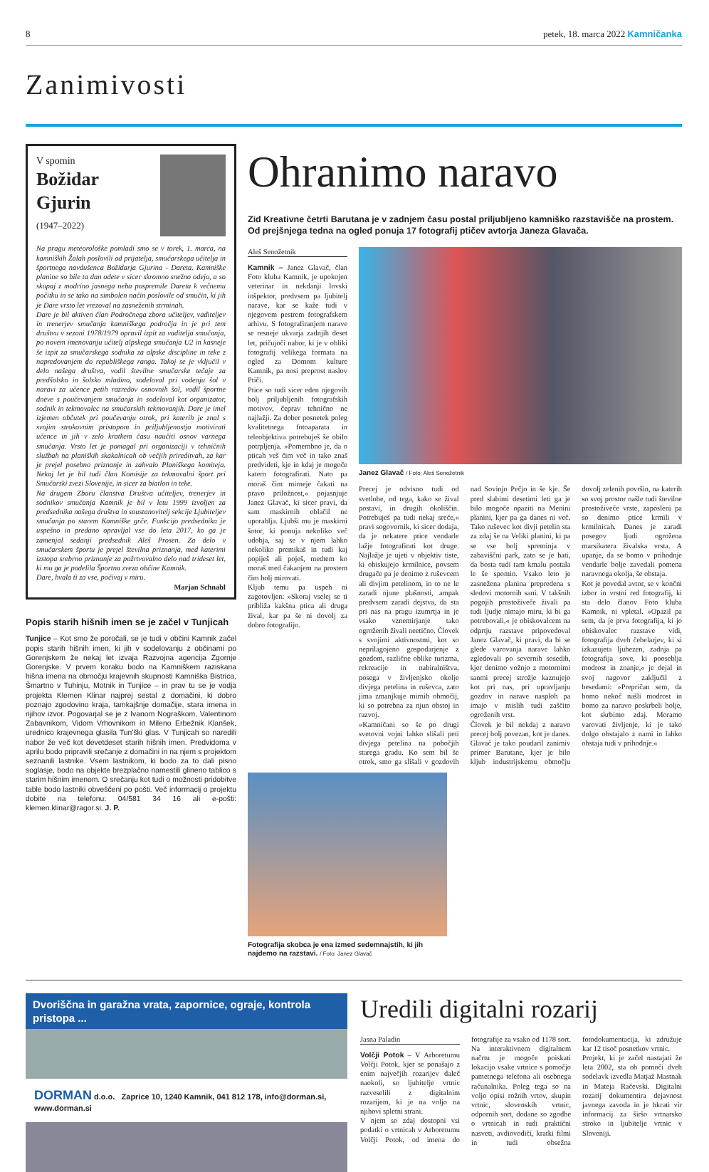8 petek, 18. marca 2022 Kamničanka
Zanimivosti
V spomin
Božidar
Gjurin
(1947–2022)
Na pragu meteorološke pomladi smo se v torek, 1. marca, na kamniških Žalah poslovili od prijatelja, smučarskega učitelja in športnega navdušenca Božidarja Gjurina - Dareta. Kamniške planine so bile ta dan odete v sicer skromno snežno odejo, a so skupaj z modrino jasnega neba pospremile Dareta k večnemu počitku in se tako na simbolen način poslovile od smučin, ki jih je Dare vrsto let vrezoval na zasneženih strminah.
Dare je bil aktiven član Področnega zbora učiteljev, vaditeljev in trenerjev smučanja kamniškega področja in je pri tem društvu v sezoni 1978/1979 opravil izpit za vaditelja smučanja, po novem imenovanju učitelj alpskega smučanja U2 in kasneje še izpit za smučarskega sodnika za alpske discipline in teke z napredovanjem do republiškega ranga. Takoj se je vključil v delo našega društva, vodil številne smučarske tečaje za predšolsko in šolsko mladino, sodeloval pri vodenju šol v naravi za učence petih razredov osnovnih šol, vodil športne dneve s poučevanjem smučanja in sodeloval kot organizator, sodnik in tekmovalec na smučarskih tekmovanjih. Dare je imel izjemen občutek pri poučevanju otrok, pri katerih je znal s svojim strokovnim pristopom in priljubljenostjo motivirati učence in jih v zelo kratkem času naučiti osnov varnega smučanja. Vrsto let je pomagal pri organizaciji v tehničnih službah na planiških skakalnicah ob večjih prireditvah, za kar je prejel posebno priznanje in zahvalo Planiškega komiteja. Nekaj let je bil tudi član Komisije za tekmovalni šport pri Smučarski zvezi Slovenije, in sicer za biatlon in teke.
Na drugem Zboru članstva Društva učiteljev, trenerjev in sodnikov smučanja Kamnik je bil v letu 1999 izvoljen za predsednika našega društva in soustanovitelj sekcije Ljubiteljev smučanja po starem Kamniške grče. Funkcijo predsednika je uspešno in predano opravljal vse do leta 2017, ko ga je zamenjal sedanji predsednik Aleš Prosen. Za delo v smučarskem športu je prejel številna priznanja, med katerimi izstopa srebrno priznanje za požrtvovalno delo nad trideset let, ki mu ga je podelila Športna zveza občine Kamnik.
Dare, hvala ti za vse, počivaj v miru.
Marjan Schnabl
Popis starih hišnih imen se je začel v Tunjicah
Tunjice – Kot smo že poročali, se je tudi v občini Kamnik začel popis starih hišnih imen, ki jih v sodelovanju z občinami po Gorenjskem že nekaj let izvaja Razvojna agencija Zgornje Gorenjske. V prvem koraku bodo na Kamniškem raziskana hišna imena na območju krajevnih skupnosti Kamniška Bistrica, Šmartno v Tuhinju, Motnik in Tunjice – in prav tu se je vodja projekta Klemen Klinar najprej sestal z domačini, ki dobro poznajo zgodovino kraja, tamkajšnje domačije, stara imena in njihov izvor. Pogovarjal se je z Ivanom Nograškom, Valentinom Zabavnikom, Vidom Vrhovnikom in Mileno Erbežnik Klanšek, urednico krajevnega glasila Tun'ški glas. V Tunjicah so naredili nabor že več kot devetdeset starih hišnih imen. Predvidoma v aprilu bodo pripravili srečanje z domačini in na njem s projektom seznanili lastnike. Vsem lastnikom, ki bodo za to dali pisno soglasje, bodo na objekte brezplačno namestili glineno tablico s starim hišnim imenom. O srečanju kot tudi o možnosti pridobitve table bodo lastniki obveščeni po pošti. Več informacij o projektu dobite na telefonu: 04/581 34 16 ali e-pošti: klemen.klinar@ragor.si. J. P.
Ohranimo naravo
Zid Kreativne četrti Barutana je v zadnjem času postal priljubljeno kamniško razstavišče na prostem. Od prejšnjega tedna na ogled ponuja 17 fotografij ptičev avtorja Janeza Glavača.
Aleš Senožetnik
Kamnik – Janez Glavač, član Foto kluba Kamnik, je upokojen veterinar in nekdanji lovski inšpektor, predvsem pa ljubitelj narave, kar se kaže tudi v njegovem pestrem fotografskem arhivu. S fotografiranjem narave se resneje ukvarja zadnjih deset let, pričujoči nabor, ki je v obliki fotografij velikega formata na ogled za Domom kulture Kamnik, pa nosi preprost naslov Ptiči.
Ptice so tudi sicer eden njegovih bolj priljubljenih fotografskih motivov, čeprav tehnično ne najlažji. Za dober posnetek poleg kvalitetnega fotoaparata in teleobjektiva potrebuješ še obilo potrpljenja. »Pomembno je, da o pticah veš čim več in tako znaš predvideti, kje in kdaj je mogoče katero fotografirati. Nato pa moraš čim mirneje čakati na pravo priložnost,« pojasnjuje Janez Glavač, ki sicer pravi, da sam maskirnih oblačil ne uporablja. Ljubši mu je maskirni šotor, ki ponuja nekoliko več udobja, saj se v njem lahko nekoliko premikaš in tudi kaj popiješ ali poješ, medtem ko moraš med čakanjem na prostem čim bolj mirovati.
Kljub temu pa uspeh ni zagotovljen: »Skoraj vselej se ti približa kakšna ptica ali druga žival, kar pa še ni dovolj za dobro fotografijo.
Janez Glavač / Foto: Aleš Senožetnik
Precej je odvisno tudi od svetlobe, od tega, kako se žival postavi, in drugih okoliščin. Potrebuješ pa tudi nekaj sreče,« pravi sogovornik, ki sicer dodaja, da je nekatere ptice vendarle lažje fotografirati kot druge. Najlažje je ujeti v objektiv tiste, ki obiskujejo krmilnice, povsem drugače pa je denimo z ruševcem ali divjim petelinom, in to ne le zaradi njune plašnosti, ampak predvsem zaradi dejstva, da sta pri nas na pragu izumrtja in je vsako vznemirjanje tako ogroženih živali neetično. Človek s svojimi aktivnostmi, kot so neprilagojeno gospodarjenje z gozdom, različne oblike turizma, rekreacije in nabiralništva, posega v življenjsko okolje divjega petelina in ruševca, zato jima zmanjkuje mirnih območij, ki so potrebna za njun obstoj in razvoj.
»Kamničani so še po drugi svetovni vojni lahko slišali peti divjega petelina na pobočjih starega gradu. Ko sem bil še otrok, smo ga slišali v gozdovih nad Sovinjo Pečjo in še kje. Še pred slabimi desetimi leti ga je bilo mogoče opaziti na Menini planini, kjer pa ga danes ni več. Tako ruševec kot divji petelin sta za zdaj še na Veliki planini, ki pa se vse bolj spreminja v zabaviščni park, zato se je bati, da bosta tudi tam kmalu postala le še spomin. Vsako leto je zasnežena planina prepredena s sledovi motornih sani. V takšnih pogojih prostoživeče živali pa tudi ljudje nimajo miru, ki bi ga potrebovali,« je obiskovalcem na odprtju razstave pripovedoval Janez Glavač, ki pravi, da bi se glede varovanja narave lahko zgledovali po severnih sosedih, kjer denimo vožnjo z motornimi sanmi precej strožje kaznujejo kot pri nas, pri upravljanju gozdov in narave nasploh pa imajo v mislih tudi zaščito ogroženih vrst.
Človek je bil nekdaj z naravo precej bolj povezan, kot je danes. Glavač je tako poudaril zanimiv primer Barutane, kjer je bilo kljub industrijskemu območju dovolj zelenih površin, na katerih so svoj prostor našle tudi številne prostoživeče vrste, zaposleni pa so denimo ptice krmili v krmilnicah. Danes je zaradi posegov ljudi ogrožena marsikatera živalska vrsta. A upanje, da se bomo v prihodnje vendarle bolje zavedali pomena naravnega okolja, še obstaja.
Kot je povedal avtor, se v končni izbor in vrstni red fotografij, ki sta delo članov Foto kluba Kamnik, ni vpletal. »Opazil pa sem, da je prva fotografija, ki jo obiskovalec razstave vidi, fotografija dveh čebelarjev, ki si izkazujeta ljubezen, zadnja pa fotografija sove, ki pooseblja modrost in znanje,« je dejal in svoj nagovor zaključil z besedami: »Prepričan sem, da bomo nekoč našli modrost in bomo za naravo poskrbeli bolje, kot skrbimo zdaj. Moramo varovati življenje, ki je tako dolgo obstajalo z nami in lahko obstaja tudi v prihodnje.«
Fotografija skobca je ena izmed sedemnajstih, ki jih najdemo na razstavi. / Foto: Janez Glavač
Dvoriščna in garažna vrata, zapornice, ograje, kontrola pristopa ...
DORMAN d.o.o. Zaprice 10, 1240 Kamnik, 041 812 178, info@dorman.si, www.dorman.si
Uredili digitalni rozarij
Jasna Paladin
Volčji Potok – V Arboretumu Volčji Potok, kjer se ponašajo z enim največjih rozarijev daleč naokoli, so ljubitelje vrtnic razveselili z digitalnim rozarijem, ki je na voljo na njihovi spletni strani.
V njem so zdaj dostopni vsi podatki o vrtnicah v Arboretumu Volčji Potok, od imena do fotografije za vsako od 1178 sort. Na interaktivnem digitalnem načrtu je mogoče poiskati lokacijo vsake vrtnice s pomočjo pametnega telefona ali osebnega računalnika. Poleg tega so na voljo opisi rožnih vrtov, skupin vrtnic, slovenskih vrtnic, odpornih sort, dodane so zgodbe o vrtnicah in tudi praktični nasveti, avdiovodiči, kratki filmi in tudi obsežna fotodokumentacija, ki združuje kar 12 tisoč posnetkov vrtnic.
Projekt, ki je začel nastajati že leta 2002, sta ob pomoči dveh sodelavk izvedla Matjaž Mastnak in Mateja Račevski. Digitalni rozarij dokumentira dejavnost javnega zavoda in je hkrati vir informacij za širšo vrtnarsko stroko in ljubitelje vrtnic v Sloveniji.